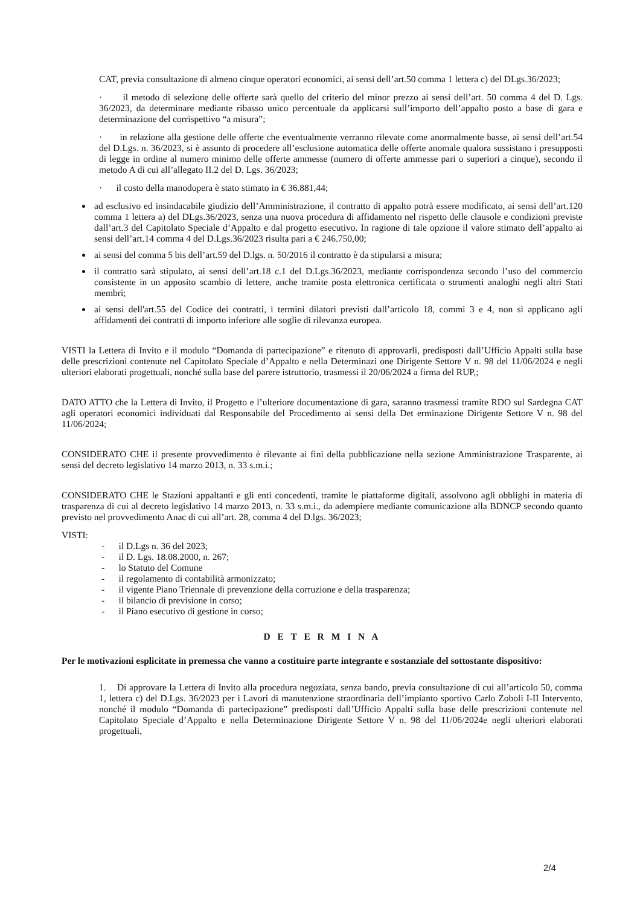CAT, previa consultazione di almeno cinque operatori economici, ai sensi dell’art.50 comma 1 lettera c) del DLgs.36/2023;
· il metodo di selezione delle offerte sarà quello del criterio del minor prezzo ai sensi dell’art. 50 comma 4 del D. Lgs. 36/2023, da determinare mediante ribasso unico percentuale da applicarsi sull’importo dell’appalto posto a base di gara e determinazione del corrispettivo “a misura”;
· in relazione alla gestione delle offerte che eventualmente verranno rilevate come anormalmente basse, ai sensi dell’art.54 del D.Lgs. n. 36/2023, si è assunto di procedere all’esclusione automatica delle offerte anomale qualora sussistano i presupposti di legge in ordine al numero minimo delle offerte ammesse (numero di offerte ammesse pari o superiori a cinque), secondo il metodo A di cui all’allegato II.2 del D. Lgs. 36/2023;
· il costo della manodopera è stato stimato in € 36.881,44;
ad esclusivo ed insindacabile giudizio dell’Amministrazione, il contratto di appalto potrà essere modificato, ai sensi dell’art.120 comma 1 lettera a) del DLgs.36/2023, senza una nuova procedura di affidamento nel rispetto delle clausole e condizioni previste dall’art.3 del Capitolato Speciale d’Appalto e dal progetto esecutivo. In ragione di tale opzione il valore stimato dell’appalto ai sensi dell’art.14 comma 4 del D.Lgs.36/2023 risulta pari a € 246.750,00;
ai sensi del comma 5 bis dell’art.59 del D.lgs. n. 50/2016 il contratto è da stipularsi a misura;
il contratto sarà stipulato, ai sensi dell’art.18 c.1 del D.Lgs.36/2023, mediante corrispondenza secondo l’uso del commercio consistente in un apposito scambio di lettere, anche tramite posta elettronica certificata o strumenti analoghi negli altri Stati membri;
ai sensi dell'art.55 del Codice dei contratti, i termini dilatori previsti dall’articolo 18, commi 3 e 4, non si applicano agli affidamenti dei contratti di importo inferiore alle soglie di rilevanza europea.
VISTI la Lettera di Invito e il modulo “Domanda di partecipazione” e ritenuto di approvarli, predisposti dall’Ufficio Appalti sulla base delle prescrizioni contenute nel Capitolato Speciale d’Appalto e nella Determinazi one Dirigente Settore V n. 98 del 11/06/2024 e negli ulteriori elaborati progettuali, nonché sulla base del parere istruttorio, trasmessi il 20/06/2024 a firma del RUP,;
DATO ATTO che la Lettera di Invito, il Progetto e l’ulteriore documentazione di gara, saranno trasmessi tramite RDO sul Sardegna CAT agli operatori economici individuati dal Responsabile del Procedimento ai sensi della Det erminazione Dirigente Settore V n. 98 del 11/06/2024;
CONSIDERATO CHE il presente provvedimento è rilevante ai fini della pubblicazione nella sezione Amministrazione Trasparente, ai sensi del decreto legislativo 14 marzo 2013, n. 33 s.m.i.;
CONSIDERATO CHE le Stazioni appaltanti e gli enti concedenti, tramite le piattaforme digitali, assolvono agli obblighi in materia di trasparenza di cui al decreto legislativo 14 marzo 2013, n. 33 s.m.i., da adempiere mediante comunicazione alla BDNCP secondo quanto previsto nel provvedimento Anac di cui all’art. 28, comma 4 del D.lgs. 36/2023;
VISTI:
- il D.Lgs n. 36 del 2023;
- il D. Lgs. 18.08.2000, n. 267;
- lo Statuto del Comune
- il regolamento di contabilità armonizzato;
- il vigente Piano Triennale di prevenzione della corruzione e della trasparenza;
- il bilancio di previsione in corso;
- il Piano esecutivo di gestione in corso;
D E T E R M I N A
Per le motivazioni esplicitate in premessa che vanno a costituire parte integrante e sostanziale del sottostante dispositivo:
1. Di approvare la Lettera di Invito alla procedura negoziata, senza bando, previa consultazione di cui all’articolo 50, comma 1, lettera c) del D.Lgs. 36/2023 per i Lavori di manutenzione straordinaria dell’impianto sportivo Carlo Zoboli I-II Intervento, nonché il modulo “Domanda di partecipazione” predisposti dall’Ufficio Appalti sulla base delle prescrizioni contenute nel Capitolato Speciale d’Appalto e nella Determinazione Dirigente Settore V n. 98 del 11/06/2024e negli ulteriori elaborati progettuali,
2/4